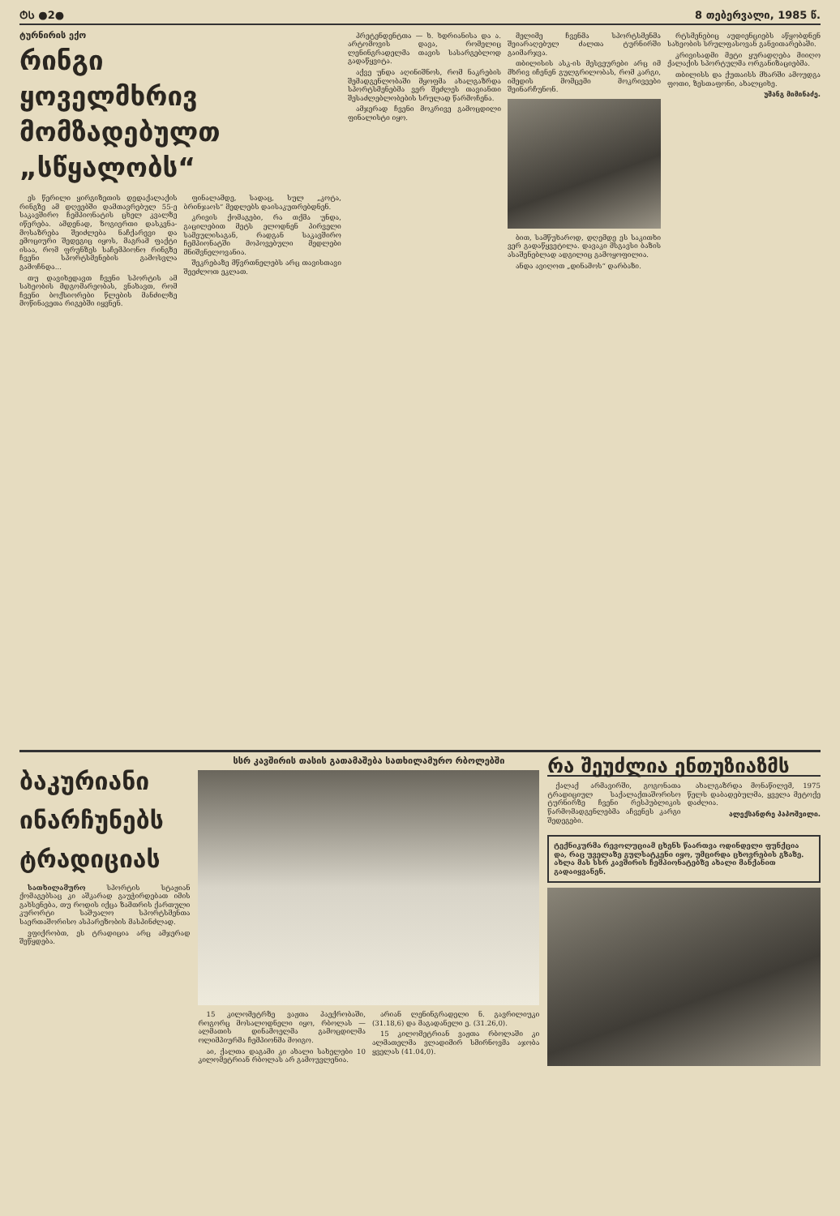ᲢᲡ ●2● 8 თებერვალი, 1985 წ.
ტურნირის ექო
რინგი
ყოველმხრივ
მომზადებულთ
„სწყალობს“
ეს წერილი ყირგიზეთის დედაქალაქის რინგზე ამ დღეებში დამთავრებულ 55-ე საკავშირო ჩემპიონატის ცხელ კვალზე იწერება. ამდენად, ზოგიერთი დასკვნა-მოსაზრება შეიძლება ნაჩქარევი და ემოციური შედეგიც იყოს, მაგრამ ფაქტი ისაა, რომ ფრუნზეს საჩემპიონო რინგზე ჩვენი სპორტსმენების გამოსვლა გამოჩნდა...
თუ დავიხედავთ ჩვენი სპორტის ამ სახეობის მდგომარეობას, ვნახავთ, რომ ჩვენი ბოქსიორები წლების მანძილზე მოწინავეთა რიგებში იყვნენ.
ფინალამდე, სადაც, სულ „კოტა, ბრინჯაოს“ მედლებს დაისაკუთრებდნენ.
კრივის ქომაგები, რა თქმა უნდა, გაცილებით მეტს ელოდნენ პირველი სამეულისაგან, რადგან საკავშირო ჩემპიონატში მოპოვებული მედლები მნიშვნელოვანია.
შეკრებაზე მწვრთნელებს არც თავისთავი შეეძლოთ ეკლათ.
პრეტენდენტთა — ხ. ხდრიანისა და ა. არტომოვის დავა, რომელიც ლენინგრადელმა თავის სასარგებლოდ გადაწყვიტა.
აქვე უნდა აღინიშნოს, რომ ნაკრების შემადგენლობაში მყოფმა ახალგაზრდა სპორტსმენებმა ვერ შეძლეს თავიანთი შესაძლებლობების სრულად წარმოჩენა.
ამჯერად ჩვენი მოკრივე გამოცდილი ფინალისტი იყო.
მელიმე ჩვენმა სპორტსმენმა შეიარაღებულ ძალთა ტურნირში გაიმარჯვა.
თბილისის ასკ-ის მესვეურები არც იმ მხრივ იჩენენ გულგრილობას, რომ კარგი, იმედის მომცემი მოკრივეები შეინარჩუნონ.
ბით, სამწუხაროდ, დღემდე ეს საკითხი ვერ გადაწყვეტილა. დავაკი მსგავსი ბაზის ასაშენებლად ადგილიც გამოყოფილია.
ანდა ავიღოთ „დინამოს“ დარბაზი.
რტსმენებიც აუდიენციებს აწყობდნენ სახეობის სრულფასოვან განვითარებაში.
კრივისადმი მეტი ყურადღება მიიღო ქალაქის სპორტულმა ორგანიზაციებმა.
თბილისს და ქუთაისს მხარში ამოუდგა ფოთი, ზესთაფონი, ახალციხე.
უშანგ მიმინაძე.
ბაკურიანი
ინარჩუნებს
ტრადიციას
სათხილამურო სპორტის სტაჟიან ქომაგებსაც კი აშკარად გაუჭირდებათ იმის გახსენება, თუ როდის იქცა ზამთრის ქართული კურორტი საშუალო სპორტსმენთა საერთაშორისო ასპარეზობის მასპინძლად.
ვფიქრობთ, ეს ტრადიცია არც ამჯერად შეწყდება.
სსრ კავშირის თასის გათამაშება სათხილამურო რბოლებში
15 კილომეტრზე ვაჟთა პაექრობაში, როგორც მოსალოდნელი იყო, რბოლას — ალმათის დინამოელმა გამოცდილმა ოლიმპიურმა ჩემპიონმა მოიგო.
აი, ქალთა დაგამი კი ახალი სახელები 10 კილომეტრიან რბოლას არ გამოუვლენია.
არიან ლენინგრადელი ნ. გავრილიუკი (31.18,6) და მაგადანელი ე. (31.26,0).
15 კილომეტრიან ვაჟთა რბოლაში კი ალმათელმა ვლადიმირ სმირნოვმა აჯობა ყველას (41.04,0).
რა შეუძლია ენთუზიაზმს
ქალაქ არმავირში, გოგონათა ტრადიციულ საქალაქთაშორისო ტურნირზე ჩვენი რესპუბლიკის წარმომადგენლებმა აჩვენეს კარგი შედეგები.
ახალგაზრდა მონაწილემ, 1975 წელს დაბადებულმა, ყველა მეტოქე დაძლია.
ალექსანდრე პაპოშვილი.
ტექნიკურმა რევოლუციამ ცხენს წაართვა ოდინდელი ფუნქცია და, რაც უველაზე გულსატკენი იყო, უმცირდა ცხოვრების გზაზე. ახლა მას სსრ კავშირის ჩემპიონატებზე ახალი მანქანით გადაიყვანენ.